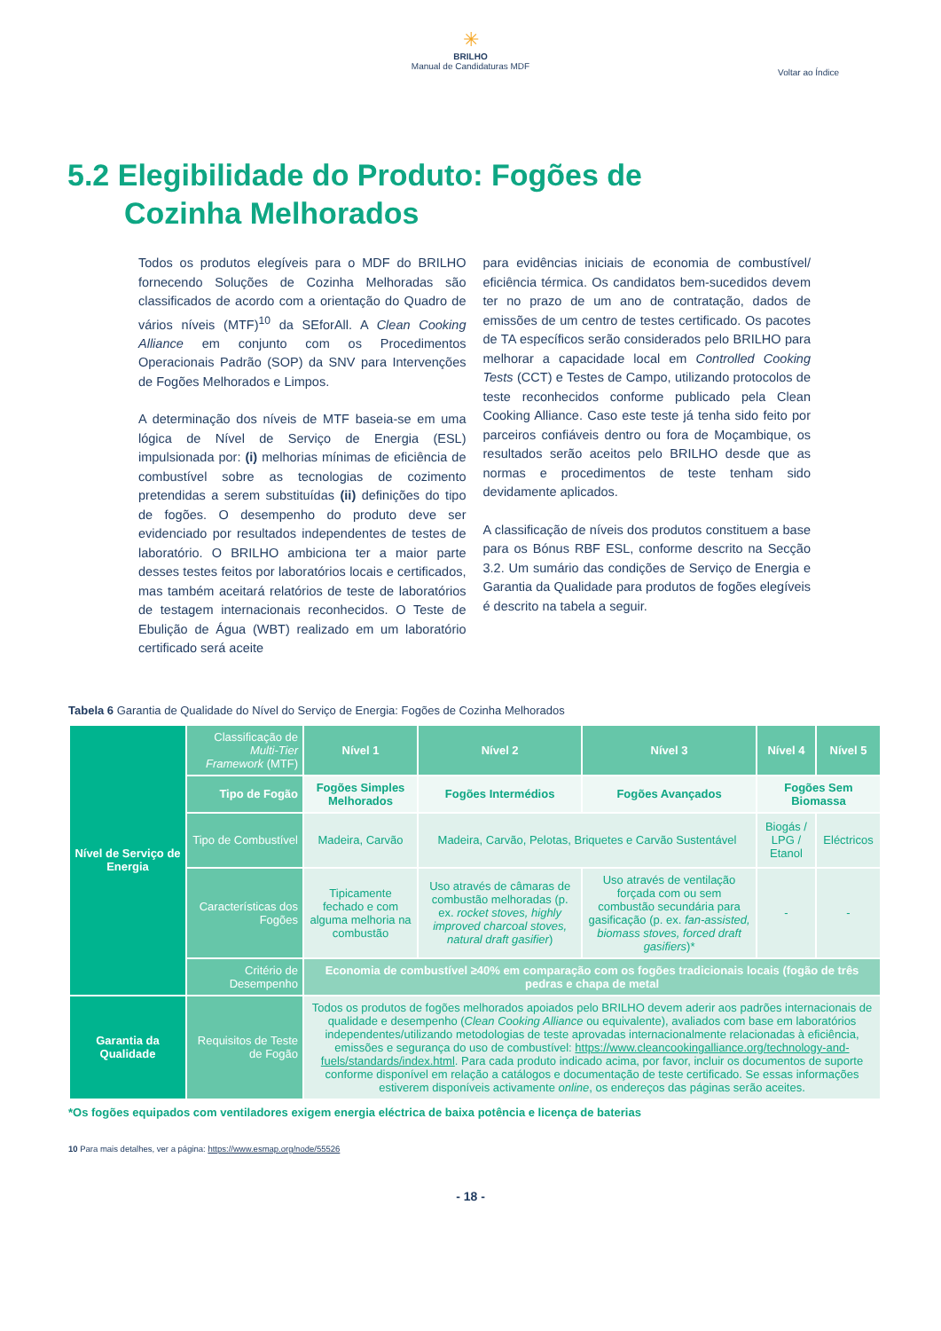✳
BRILHO
Manual de Candidaturas MDF
Voltar ao Índice
5.2 Elegibilidade do Produto: Fogões de
Cozinha Melhorados
Todos os produtos elegíveis para o MDF do BRILHO fornecendo Soluções de Cozinha Melhoradas são classificados de acordo com a orientação do Quadro de vários níveis (MTF)<sup>10</sup> da SEforAll. A Clean Cooking Alliance em conjunto com os Procedimentos Operacionais Padrão (SOP) da SNV para Intervenções de Fogões Melhorados e Limpos.
A determinação dos níveis de MTF baseia-se em uma lógica de Nível de Serviço de Energia (ESL) impulsionada por: (i) melhorias mínimas de eficiência de combustível sobre as tecnologias de cozimento pretendidas a serem substituídas (ii) definições do tipo de fogões. O desempenho do produto deve ser evidenciado por resultados independentes de testes de laboratório. O BRILHO ambiciona ter a maior parte desses testes feitos por laboratórios locais e certificados, mas também aceitará relatórios de teste de laboratórios de testagem internacionais reconhecidos. O Teste de Ebulição de Água (WBT) realizado em um laboratório certificado será aceite
para evidências iniciais de economia de combustível/ eficiência térmica. Os candidatos bem-sucedidos devem ter no prazo de um ano de contratação, dados de emissões de um centro de testes certificado. Os pacotes de TA específicos serão considerados pelo BRILHO para melhorar a capacidade local em Controlled Cooking Tests (CCT) e Testes de Campo, utilizando protocolos de teste reconhecidos conforme publicado pela Clean Cooking Alliance. Caso este teste já tenha sido feito por parceiros confiáveis dentro ou fora de Moçambique, os resultados serão aceitos pelo BRILHO desde que as normas e procedimentos de teste tenham sido devidamente aplicados.
A classificação de níveis dos produtos constituem a base para os Bónus RBF ESL, conforme descrito na Secção 3.2. Um sumário das condições de Serviço de Energia e Garantia da Qualidade para produtos de fogões elegíveis é descrito na tabela a seguir.
Tabela 6 Garantia de Qualidade do Nível do Serviço de Energia: Fogões de Cozinha Melhorados
| Nível de Serviço de Energia | Classificação de Multi-Tier Framework (MTF) | Nível 1 | Nível 2 | Nível 3 | Nível 4 | Nível 5 |
| | Tipo de Fogão | Fogões Simples Melhorados | Fogões Intermédios | Fogões Avançados | Fogões Sem Biomassa | |
| | Tipo de Combustível | Madeira, Carvão | Madeira, Carvão, Pelotas, Briquetes e Carvão Sustentável | | Biogás / LPG / Etanol | Eléctricos |
| | Características dos Fogões | Tipicamente fechado e com alguma melhoria na combustão | Uso através de câmaras de combustão melhoradas (p. ex. rocket stoves, highly improved charcoal stoves, natural draft gasifier ) | Uso através de ventilação forçada com ou sem combustão secundária para gasificação (p. ex. fan-assisted, biomass stoves, forced draft gasifiers )* | - | - |
| | Critério de Desempenho | Economia de combustível ≥40% em comparação com os fogões tradicionais locais (fogão de três pedras e chapa de metal | | | | |
| Garantia da Qualidade | Requisitos de Teste de Fogão | Todos os produtos de fogões melhorados apoiados pelo BRILHO devem aderir aos padrões internacionais de qualidade e desempenho ( Clean Cooking Alliance ou equivalente), avaliados com base em laboratórios independentes/utilizando metodologias de teste aprovadas internacionalmente relacionadas à eficiência, emissões e segurança do uso de combustível: https://www.cleancookingalliance.org/technology-and-fuels/standards/index.html . Para cada produto indicado acima, por favor, incluir os documentos de suporte conforme disponível em relação a catálogos e documentação de teste certificado. Se essas informações estiverem disponíveis activamente online , os endereços das páginas serão aceites. | | | | |
*Os fogões equipados com ventiladores exigem energia eléctrica de baixa potência e licença de baterias
10 Para mais detalhes, ver a página: https://www.esmap.org/node/55526
- 18 -